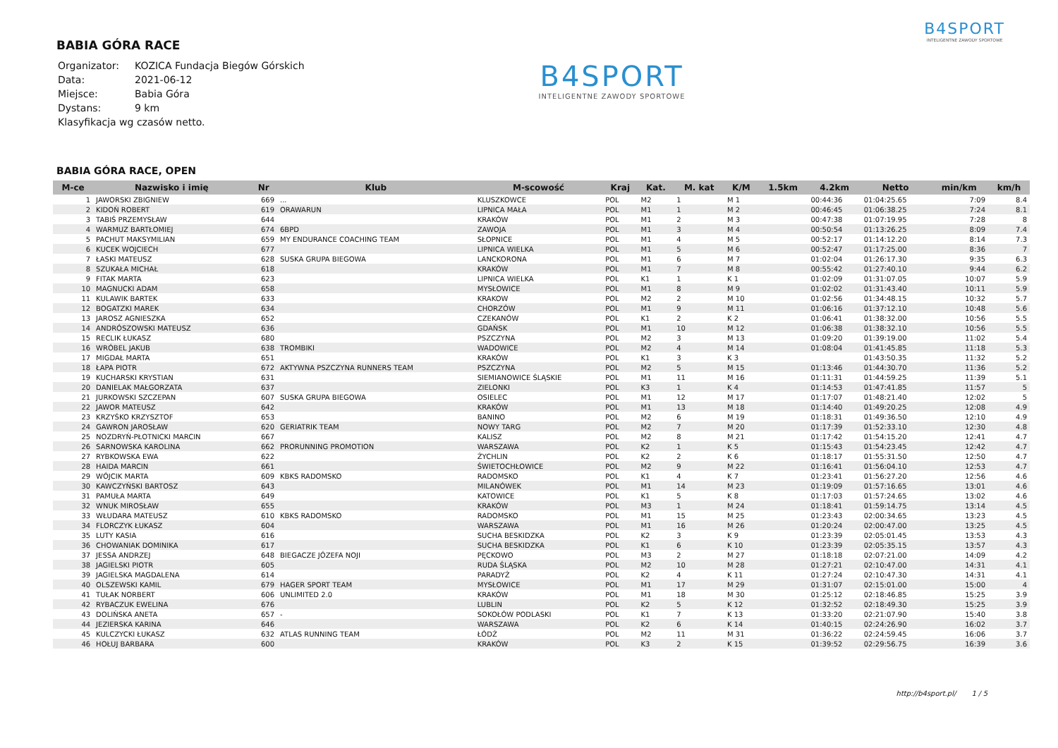BABIA GÓRA RACE
| Organizator: | KOZICA Fundacja Biegów Górskich |
| Data: | 2021-06-12 |
| Miejsce: | Babia Góra |
| Dystans: | 9 km |
| Klasyfikacja wg czasów netto. | |
B4SPORT
INTELIGENTNE ZAWODY SPORTOWE
B4SPORT
INTELIGENTNE ZAWODY SPORTOWE
BABIA GÓRA RACE, OPEN
| M-ce | Nazwisko i imię | Nr | Klub | M-scowość | Kraj | Kat. | M. kat | K/M | 1.5km | 4.2km | Netto | min/km | km/h |
| --- | --- | --- | --- | --- | --- | --- | --- | --- | --- | --- | --- | --- | --- |
| 1 | JAWORSKI ZBIGNIEW | 669 | ... | KLUSZKOWCE | POL | M2 | 1 | M 1 | | 00:44:36 | 01:04:25.65 | 7:09 | 8.4 |
| 2 | KIDOŃ ROBERT | 619 | ORAWARUN | LIPNICA MAŁA | POL | M1 | 1 | M 2 | | 00:46:45 | 01:06:38.25 | 7:24 | 8.1 |
| 3 | TABIŚ PRZEMYSŁAW | 644 | | KRAKÓW | POL | M1 | 2 | M 3 | | 00:47:38 | 01:07:19.95 | 7:28 | 8 |
| 4 | WARMUZ BARTŁOMIEJ | 674 | 6BPD | ZAWOJA | POL | M1 | 3 | M 4 | | 00:50:54 | 01:13:26.25 | 8:09 | 7.4 |
| 5 | PACHUT MAKSYMILIAN | 659 | MY ENDURANCE COACHING TEAM | SŁOPNICE | POL | M1 | 4 | M 5 | | 00:52:17 | 01:14:12.20 | 8:14 | 7.3 |
| 6 | KUCEK WOJCIECH | 677 | | LIPNICA WIELKA | POL | M1 | 5 | M 6 | | 00:52:47 | 01:17:25.00 | 8:36 | 7 |
| 7 | ŁASKI MATEUSZ | 628 | SUSKA GRUPA BIEGOWA | LANCKORONA | POL | M1 | 6 | M 7 | | 01:02:04 | 01:26:17.30 | 9:35 | 6.3 |
| 8 | SZUKAŁA MICHAŁ | 618 | | KRAKÓW | POL | M1 | 7 | M 8 | | 00:55:42 | 01:27:40.10 | 9:44 | 6.2 |
| 9 | FITAK MARTA | 623 | | LIPNICA WIELKA | POL | K1 | 1 | K 1 | | 01:02:09 | 01:31:07.05 | 10:07 | 5.9 |
| 10 | MAGNUCKI ADAM | 658 | | MYSŁOWICE | POL | M1 | 8 | M 9 | | 01:02:02 | 01:31:43.40 | 10:11 | 5.9 |
| 11 | KULAWIK BARTEK | 633 | | KRAKOW | POL | M2 | 2 | M 10 | | 01:02:56 | 01:34:48.15 | 10:32 | 5.7 |
| 12 | BOGATZKI MAREK | 634 | | CHORZÓW | POL | M1 | 9 | M 11 | | 01:06:16 | 01:37:12.10 | 10:48 | 5.6 |
| 13 | JAROSZ AGNIESZKA | 652 | | CZEKANÓW | POL | K1 | 2 | K 2 | | 01:06:41 | 01:38:32.00 | 10:56 | 5.5 |
| 14 | ANDRÓSZOWSKI MATEUSZ | 636 | | GDAŃSK | POL | M1 | 10 | M 12 | | 01:06:38 | 01:38:32.10 | 10:56 | 5.5 |
| 15 | RECLIK ŁUKASZ | 680 | | PSZCZYNA | POL | M2 | 3 | M 13 | | 01:09:20 | 01:39:19.00 | 11:02 | 5.4 |
| 16 | WRÓBEL JAKUB | 638 | TROMBIKI | WADOWICE | POL | M2 | 4 | M 14 | | 01:08:04 | 01:41:45.85 | 11:18 | 5.3 |
| 17 | MIGDAŁ MARTA | 651 | | KRAKÓW | POL | K1 | 3 | K 3 | | | 01:43:50.35 | 11:32 | 5.2 |
| 18 | ŁAPA PIOTR | 672 | AKTYWNA PSZCZYNA RUNNERS TEAM | PSZCZYNA | POL | M2 | 5 | M 15 | | 01:13:46 | 01:44:30.70 | 11:36 | 5.2 |
| 19 | KUCHARSKI KRYSTIAN | 631 | | SIEMIANOWICE ŚLĄSKIE | POL | M1 | 11 | M 16 | | 01:11:31 | 01:44:59.25 | 11:39 | 5.1 |
| 20 | DANIELAK MAŁGORZATA | 637 | | ZIELONKI | POL | K3 | 1 | K 4 | | 01:14:53 | 01:47:41.85 | 11:57 | 5 |
| 21 | JURKOWSKI SZCZEPAN | 607 | SUSKA GRUPA BIEGOWA | OSIELEC | POL | M1 | 12 | M 17 | | 01:17:07 | 01:48:21.40 | 12:02 | 5 |
| 22 | JAWOR MATEUSZ | 642 | | KRAKÓW | POL | M1 | 13 | M 18 | | 01:14:40 | 01:49:20.25 | 12:08 | 4.9 |
| 23 | KRZYŚKO KRZYSZTOF | 653 | | BANINO | POL | M2 | 6 | M 19 | | 01:18:31 | 01:49:36.50 | 12:10 | 4.9 |
| 24 | GAWRON JAROSŁAW | 620 | GERIATRIK TEAM | NOWY TARG | POL | M2 | 7 | M 20 | | 01:17:39 | 01:52:33.10 | 12:30 | 4.8 |
| 25 | NOZDRYŃ-PŁOTNICKI MARCIN | 667 | | KALISZ | POL | M2 | 8 | M 21 | | 01:17:42 | 01:54:15.20 | 12:41 | 4.7 |
| 26 | SARNOWSKA KAROLINA | 662 | PRORUNNING PROMOTION | WARSZAWA | POL | K2 | 1 | K 5 | | 01:15:43 | 01:54:23.45 | 12:42 | 4.7 |
| 27 | RYBKOWSKA EWA | 622 | | ŻYCHLIN | POL | K2 | 2 | K 6 | | 01:18:17 | 01:55:31.50 | 12:50 | 4.7 |
| 28 | HAIDA MARCIN | 661 | | ŚWIETOCHŁOWICE | POL | M2 | 9 | M 22 | | 01:16:41 | 01:56:04.10 | 12:53 | 4.7 |
| 29 | WÓJCIK MARTA | 609 | KBKS RADOMSKO | RADOMSKO | POL | K1 | 4 | K 7 | | 01:23:41 | 01:56:27.20 | 12:56 | 4.6 |
| 30 | KAWCZYŃSKI BARTOSZ | 643 | | MILANÓWEK | POL | M1 | 14 | M 23 | | 01:19:09 | 01:57:16.65 | 13:01 | 4.6 |
| 31 | PAMUŁA MARTA | 649 | | KATOWICE | POL | K1 | 5 | K 8 | | 01:17:03 | 01:57:24.65 | 13:02 | 4.6 |
| 32 | WNUK MIROSŁAW | 655 | | KRAKÓW | POL | M3 | 1 | M 24 | | 01:18:41 | 01:59:14.75 | 13:14 | 4.5 |
| 33 | WŁUDARA MATEUSZ | 610 | KBKS RADOMSKO | RADOMSKO | POL | M1 | 15 | M 25 | | 01:23:43 | 02:00:34.65 | 13:23 | 4.5 |
| 34 | FLORCZYK ŁUKASZ | 604 | | WARSZAWA | POL | M1 | 16 | M 26 | | 01:20:24 | 02:00:47.00 | 13:25 | 4.5 |
| 35 | LUTY KASIA | 616 | | SUCHA BESKIDZKA | POL | K2 | 3 | K 9 | | 01:23:39 | 02:05:01.45 | 13:53 | 4.3 |
| 36 | CHOWANIAK DOMINIKA | 617 | | SUCHA BESKIDZKA | POL | K1 | 6 | K 10 | | 01:23:39 | 02:05:35.15 | 13:57 | 4.3 |
| 37 | JESSA ANDRZEJ | 648 | BIEGACZE JÓZEFA NOJI | PĘCKOWO | POL | M3 | 2 | M 27 | | 01:18:18 | 02:07:21.00 | 14:09 | 4.2 |
| 38 | JAGIELSKI PIOTR | 605 | | RUDA ŚLĄSKA | POL | M2 | 10 | M 28 | | 01:27:21 | 02:10:47.00 | 14:31 | 4.1 |
| 39 | JAGIELSKA MAGDALENA | 614 | | PARADYŻ | POL | K2 | 4 | K 11 | | 01:27:24 | 02:10:47.30 | 14:31 | 4.1 |
| 40 | OLSZEWSKI KAMIL | 679 | HAGER SPORT TEAM | MYSŁOWICE | POL | M1 | 17 | M 29 | | 01:31:07 | 02:15:01.00 | 15:00 | 4 |
| 41 | TUŁAK NORBERT | 606 | UNLIMITED 2.0 | KRAKÓW | POL | M1 | 18 | M 30 | | 01:25:12 | 02:18:46.85 | 15:25 | 3.9 |
| 42 | RYBACZUK EWELINA | 676 | | LUBLIN | POL | K2 | 5 | K 12 | | 01:32:52 | 02:18:49.30 | 15:25 | 3.9 |
| 43 | DOLIŃSKA ANETA | 657 | - | SOKOŁÓW PODLASKI | POL | K1 | 7 | K 13 | | 01:33:20 | 02:21:07.90 | 15:40 | 3.8 |
| 44 | JEZIERSKA KARINA | 646 | | WARSZAWA | POL | K2 | 6 | K 14 | | 01:40:15 | 02:24:26.90 | 16:02 | 3.7 |
| 45 | KULCZYCKI ŁUKASZ | 632 | ATLAS RUNNING TEAM | ŁÓDŹ | POL | M2 | 11 | M 31 | | 01:36:22 | 02:24:59.45 | 16:06 | 3.7 |
| 46 | HOŁUJ BARBARA | 600 | | KRAKÓW | POL | K3 | 2 | K 15 | | 01:39:52 | 02:29:56.75 | 16:39 | 3.6 |
http://b4sport.pl/ 1 / 5